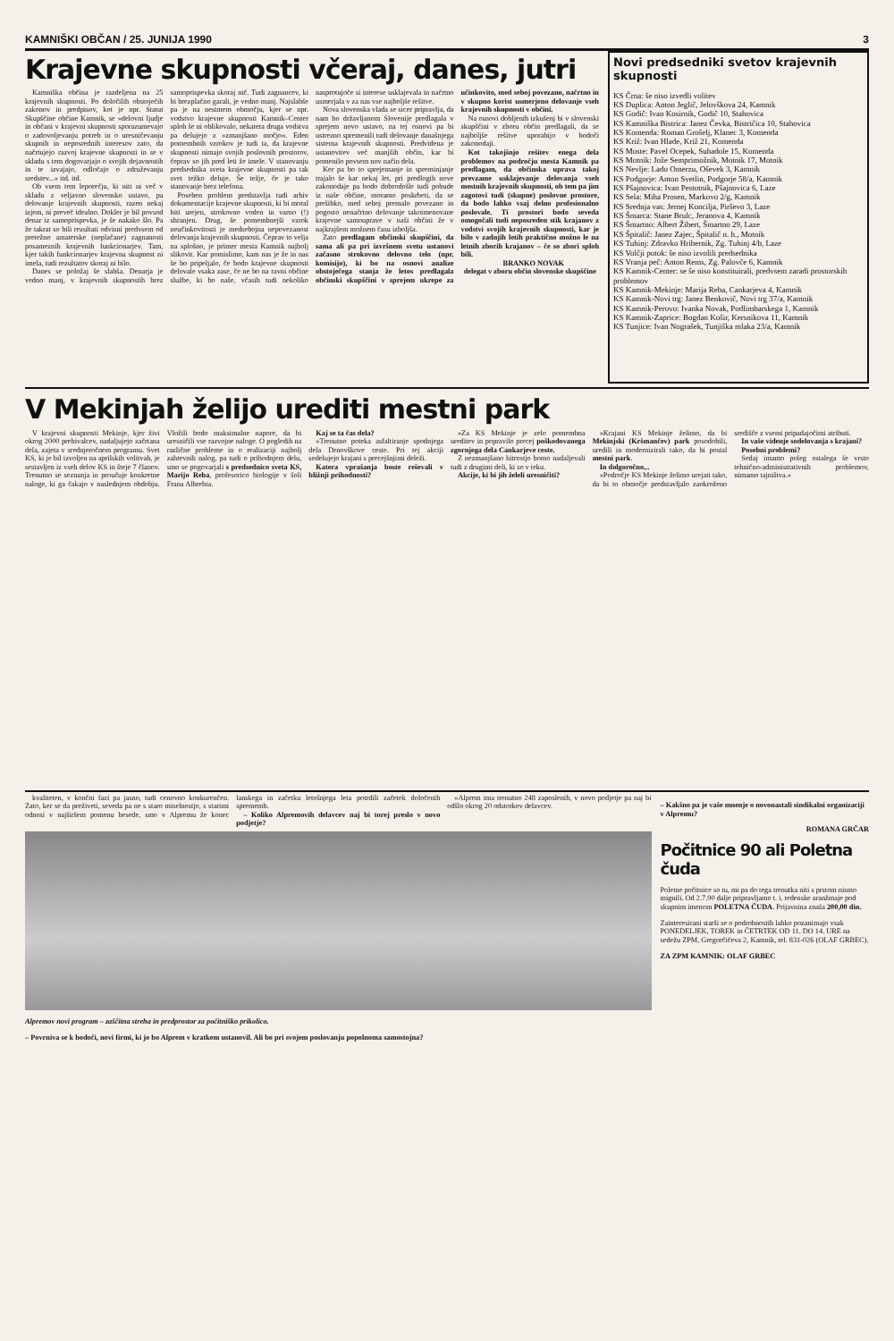KAMNIŠKI OBČAN / 25. JUNIJA 1990 3
Krajevne skupnosti včeraj, danes, jutri
Kamniška občina je razdeljena na 25 krajevnih skupnosti. Po določilih obstoječih zakonov in predpisov, kot je npr. Statut Skupščine občine Kamnik, se »delovni ljudje in občani v krajevni skupnosti sporazumevajo o zadovoljevanju potreb in o uresničevanju skupnih in neposrednih interesov zato, da načrtujejo razvoj krajevne skupnosti in se v skladu s tem dogovarjajo o svojih dejavnostih in te izvajajo, odločajo o združevanju sredstev...« itd. itd.
Ob vsem tem leporečju, ki niti ni več v skladu z veljavno slovensko ustavo, pa delovanje krajevnih skupnosti, razen nekaj izjem, ni preveč idealno. Dokler je bil povsod denar iz samoprispevka, je še nakako šlo. Pa že takrat so bili rezultati odvisni predvsem od pretežno amaterske (neplačane) zagnanosti posameznih krajevnih funkcionarjev. Tam, kjer takih funkcionarjev krajevna skupnost ni imela, tudi rezultatov skoraj ni bilo.
Danes se položaj še slabša. Denarja je vedno manj, v krajevnih skupnostih brez samoprispevka skoraj nič. Tudi zagnancev, ki bi brezplačno garali, je vedno manj. Najslabše pa je na nestmem območju, kjer se npr. vodstvo krajevne skupnosti Kamnik–Center sploh še ni oblikovalo, nekatera druga vodstva pa delujejo z »zmanjšano močjo«. Eden pomembnih vzrokov je tudi ta, da krajevne skupnosti nimajo svojih poslovnih prostorov, čeprav so jih pred leti že imele. V stanovanju predsednika sveta krajevne skupnosti pa tak svet težko deluje. Še težje, če je tako stanovanje brez telefona.
Poseben problem predstavlja tudi arhiv dokumentacije krajevne skupnosti, ki bi moral biti urejen, strokovno voden in varno (!) shranjen. Drug, še pomembnejši vzrok neučinkovitosti je medsebojna nepovezanost delovanja krajevnih skupnosti. Čeprav to velja na splošno, je primer mesta Kamnik najbolj slikovit. Kar pomislimo, kam nas je že in nas še bo pripeljalo, če bodo krajevne skupnosti delovale vsaka zase, če ne bo na ravni občine službe, ki bo naše, včasih tudi nekoliko nasprotujoče si interese usklajevala in načrtno usmerjala v za nas vse najboljše rešitve.
Nova slovenska vlada se sicer pripravlja, da nam bo državljanom Slovenije predlagala v sprejem novo ustavo, na tej osnovi pa bi ustrezno spremenili tudi delovanje današnjega sistema krajevnih skupnosti. Predvidena je ustanovitev več manjših občin, kar bi pomenilo povsem nov način dela.
Ker pa bo to sprejemanje in spreminjanje trajalo še kar nekaj let, pri predlogih nove zakonodaje pa bodo dobrodošle tudi pobude iz naše občine, moramo poskrbeti, da se prešibko, med seboj premalo povezano in pogosto nenačrtno delovanje takoimenovane krajevne samouprave v naši občini že v najkrajšem možnem času izboljša.
Zato predlagam občinski skupščini, da sama ali pa pri izvršnem svetu ustanovi začasno strokovno delovno telo (npr. komisijo), ki bo na osnovi analize obstoječega stanja že letos predlagala občinski skupščini v sprejem ukrepe za učinkovito, med seboj povezano, načrtno in v skupno korist usmerjeno delovanje vseh krajevnih skupnosti v občini.
Na osnovi dobljenih izkušenj bi v slovenski skupščini v zboru občin predlagali, da se najboljše rešitve uporabijo v bodoči zakonodaji.
Kot takojšnjo rešitev enega dela problemov na področju mesta Kamnik pa predlagam, da občinska uprava takoj prevzame usklajevanje delovanja vseh mestnih krajevnih skupnosti, ob tem pa jim zagotovi tudi (skupne) poslovne prostore, da bodo lahko vsaj delno profesionalno poslovale. Ti prostori bodo seveda omogočali tudi neposreden stik krajanov z vodstvi svojih krajevnih skupnosti, kar je bilo v zadnjih letih praktično možno le na letnih zborih krajanov – če so zbori sploh bili.
BRANKO NOVAK
delegat v zboru občin slovenske skupščine
Novi predsedniki svetov krajevnih skupnosti
KS Črna: še niso izvedli volitev
KS Duplica: Anton Jeglič, Jelovškova 24, Kamnik
KS Godič: Ivan Kosirnik, Godič 10, Stahovica
KS Kamniška Bistrica: Janez Čevka, Bistričica 10, Stahovica
KS Komenda: Roman Grošelj, Klanec 3, Komenda
KS Križ: Ivan Hlade, Križ 21, Komenda
KS Moste: Pavel Ocepek, Suhadole 15, Komenda
KS Motnik: Jože Semprimožnik, Motnik 17, Motnik
KS Nevlje: Lado Omerzu, Oševek 3, Kamnik
KS Podgorje: Anton Svetlin, Podgorje 58/a, Kamnik
KS Pšajnovica: Ivan Pestotnik, Pšajnovica 6, Laze
KS Sela: Miha Prosen, Markovo 2/g, Kamnik
KS Srednja vas: Jernej Koncilja, Pirševo 3, Laze
KS Šmarca: Stane Brulc, Jeranova 4, Kamnik
KS Šmartno: Albert Žibert, Šmartno 29, Laze
KS Špitalič: Janez Zajec, Špitalič n. h., Motnik
KS Tuhinj: Zdravko Hribernik, Zg. Tuhinj 4/b, Laze
KS Volčji potok: še niso izvolili predsednika
KS Vranja peč: Anton Rems, Zg. Palovče 6, Kamnik
KS Kamnik-Center: se še niso konstituirali, predvsem zaradi prostorskih problemov
KS Kamnik-Mekinje: Marija Reba, Cankarjeva 4, Kamnik
KS Kamnik-Novi trg: Janez Benkovič, Novi trg 37/a, Kamnik
KS Kamnik-Perovo: Ivanka Novak, Podlimbarskega 1, Kamnik
KS Kamnik-Zaprice: Bogdan Košir, Kersnikova 11, Kamnik
KS Tunjice: Ivan Nograšek, Tunjiška mlaka 23/a, Kamnik
V Mekinjah želijo urediti mestni park
V krajevni skupnosti Mekinje, kjer živi okrog 2000 prebivalcev, nadaljujejo začrtana dela, zajeta v srednjeročnem programu. Svet KS, ki je bil izvoljen na aprilskih volitvah, je sestavljen iz vseh delov KS in šteje 7 članov. Trenutno se seznanja in proučuje konkretne naloge, ki ga čakajo v naslednjem obdobju. Vložili bodo maksimalne napore, da bi uresničili vse razvojne naloge. O pogledih na različne probleme in o realizaciji najbolj zahtevnih nalog, pa tudi o prihodnjem delu, smo se pogovarjali s predsednico sveta KS, Marijo Reba, profesorico biologije v šoli Frana Albrehta.
Kaj se ta čas dela?
»Trenutno poteka asfaltiranje spodnjega dela Drnovškove ceste. Pri tej akciji sodelujejo krajani s precejšnjimi deleži.
Katera vprašanja boste reševali v bližnji prihodnosti?
»Za KS Mekinje je zelo pomembna ureditev in popravilo precej poškodovanega zgornjega dela Cankarjeve ceste.
Z nezmanjšano hitrostjo bomo nadaljevali tudi z drugimi deli, ki so v teku.
Akcije, ki bi jih želeli uresničiti?
»Krajani KS Mekinje želimo, da bi Mekinjski (Kršmančev) park posodobili, uredili in modernizirali tako, da bi postal mestni park.
In dolgoročno...
»Področje KS Mekinje želimo urejati tako, da bi to območje predstavljalo zaokroženo središče z vsemi pripadajočimi atributi.
In vaše videnje sodelovanja s krajani?
Posebni problemi?
Sedaj imamo poleg ostalega še vrsto tehnično-administrativnih problemov, nimamo tajništva.«
kvaliteten, v končni fazi pa jasno, tudi cenovno konkurenčen. Zato, ker se da preživeti, seveda pa ne s staro miselnostjo, s starimi odnosi v najširšem pomenu besede, smo v Alpremu že konec lanskega in začetku letošnjega leta potrdili začetek določenih sprememb.
– Koliko Alpremovih delavcev naj bi torej preslo v novo podjetje?
»Alprem ima trenutno 248 zaposlenih, v novo podjetje pa naj bi odšlo okrog 20 odstotkov delavcev.
Alpremov novi program – zaščitna streha in predprostor za počitniško prikolico.
– Povrniva se k bodoči, novi firmi, ki jo bo Alprem v kratkem ustanovil. Ali bo pri svojem poslovanju popolnoma samostojna?
– Kakšno pa je vaše mnenje o novonastali sindikalni organizaciji v Alpremu?
ROMANA GRČAR
Počitnice 90 ali Poletna čuda
Poletne počitnice so tu, mi pa do tega trenutka niti s prstom nismo mignili. Od 2.7.90 dalje pripravljamo t. i. tedenske aranžmaje pod skupnim imenom POLETNA ČUDA. Prijavnina znaša 200,00 din.
Zainteresirani starši se o podrobnostih lahko pozanimajo vsak PONEDELJEK, TOREK in ČETRTEK OD 11. DO 14. URE na sedežu ZPM, Gregorčičeva 2, Kamnik, tel. 831-026 (OLAF GRBEC).
ZA ZPM KAMNIK: OLAF GRBEC